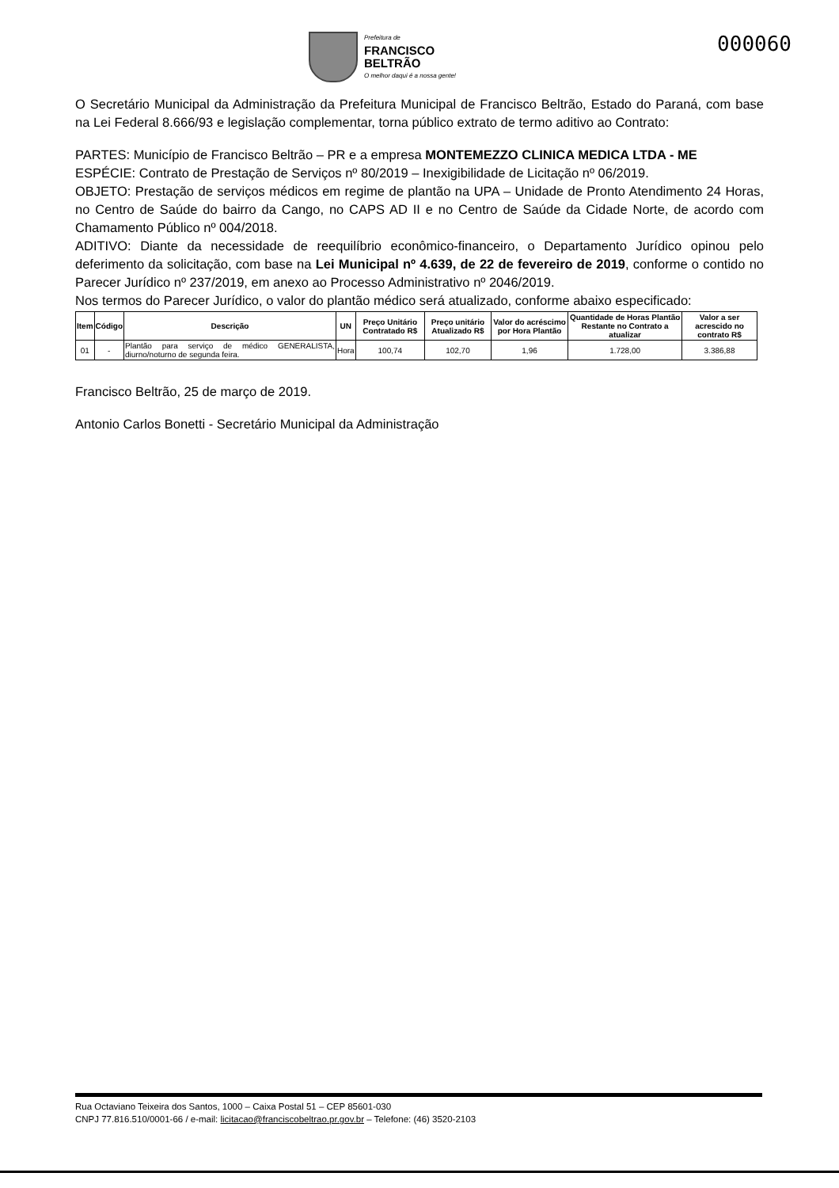Prefeitura de
FRANCISCO
BELTRÃO
O melhor daqui é a nossa gente!
000060
O Secretário Municipal da Administração da Prefeitura Municipal de Francisco Beltrão, Estado do Paraná, com base na Lei Federal 8.666/93 e legislação complementar, torna público extrato de termo aditivo ao Contrato:
PARTES: Município de Francisco Beltrão – PR e a empresa MONTEMEZZO CLINICA MEDICA LTDA - ME
ESPÉCIE: Contrato de Prestação de Serviços nº 80/2019 – Inexigibilidade de Licitação nº 06/2019.
OBJETO: Prestação de serviços médicos em regime de plantão na UPA – Unidade de Pronto Atendimento 24 Horas, no Centro de Saúde do bairro da Cango, no CAPS AD II e no Centro de Saúde da Cidade Norte, de acordo com Chamamento Público nº 004/2018.
ADITIVO: Diante da necessidade de reequilíbrio econômico-financeiro, o Departamento Jurídico opinou pelo deferimento da solicitação, com base na Lei Municipal nº 4.639, de 22 de fevereiro de 2019, conforme o contido no Parecer Jurídico nº 237/2019, em anexo ao Processo Administrativo nº 2046/2019.
Nos termos do Parecer Jurídico, o valor do plantão médico será atualizado, conforme abaixo especificado:
| Item | Código | Descrição | UN | Preço Unitário Contratado R$ | Preço unitário Atualizado R$ | Valor do acréscimo por Hora Plantão | Quantidade de Horas Plantão Restante no Contrato a atualizar | Valor a ser acrescido no contrato R$ |
| --- | --- | --- | --- | --- | --- | --- | --- | --- |
| 01 | - | Plantão para serviço de médico GENERALISTA, diurno/noturno de segunda feira. | Hora | 100,74 | 102,70 | 1,96 | 1.728,00 | 3.386,88 |
Francisco Beltrão, 25 de março de 2019.
Antonio Carlos Bonetti - Secretário Municipal da Administração
Rua Octaviano Teixeira dos Santos, 1000 – Caixa Postal 51 – CEP 85601-030
CNPJ 77.816.510/0001-66 / e-mail: licitacao@franciscobeltrao.pr.gov.br – Telefone: (46) 3520-2103